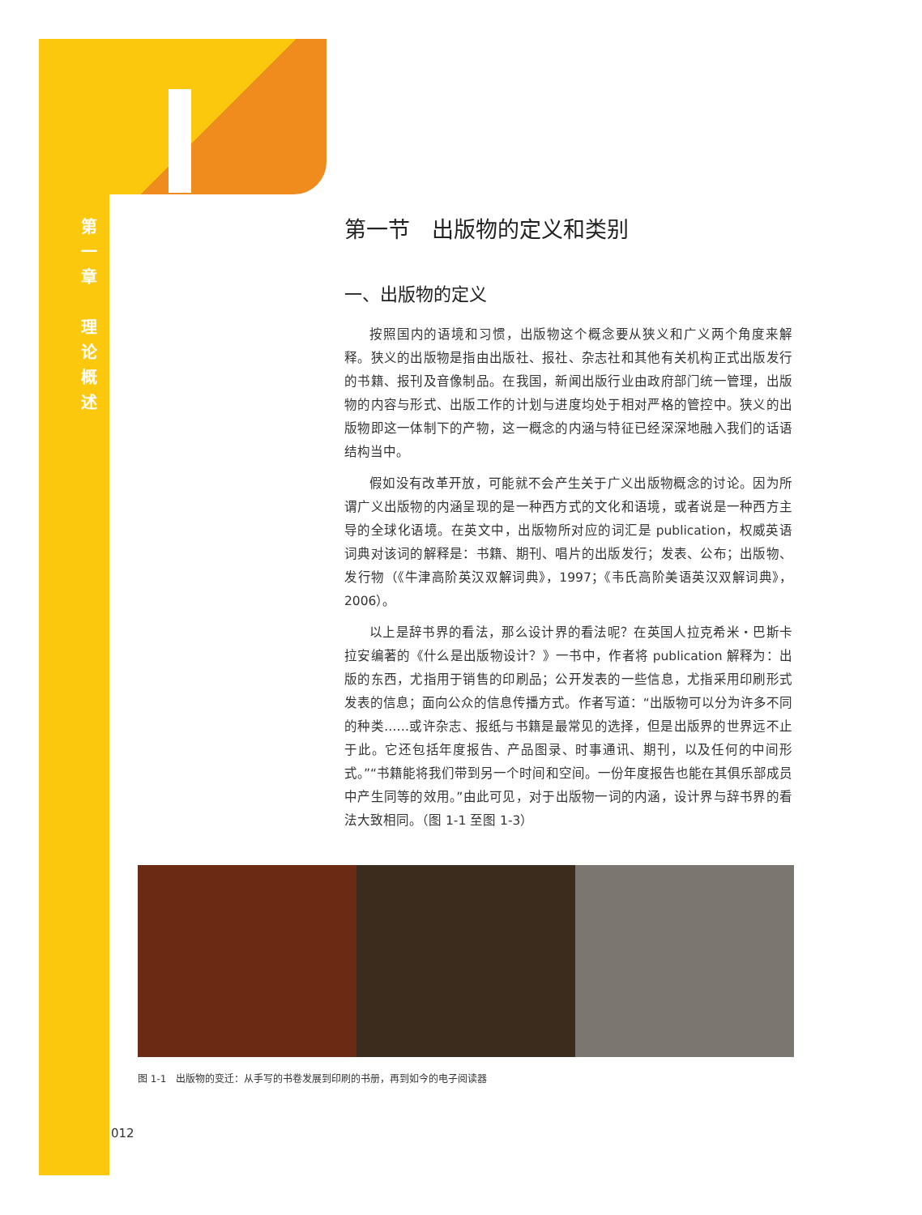第
一
章
理
论
概
述
第一节　出版物的定义和类别
一、出版物的定义
按照国内的语境和习惯，出版物这个概念要从狭义和广义两个角度来解释。狭义的出版物是指由出版社、报社、杂志社和其他有关机构正式出版发行的书籍、报刊及音像制品。在我国，新闻出版行业由政府部门统一管理，出版物的内容与形式、出版工作的计划与进度均处于相对严格的管控中。狭义的出版物即这一体制下的产物，这一概念的内涵与特征已经深深地融入我们的话语结构当中。
假如没有改革开放，可能就不会产生关于广义出版物概念的讨论。因为所谓广义出版物的内涵呈现的是一种西方式的文化和语境，或者说是一种西方主导的全球化语境。在英文中，出版物所对应的词汇是 publication，权威英语词典对该词的解释是：书籍、期刊、唱片的出版发行；发表、公布；出版物、发行物（《牛津高阶英汉双解词典》，1997；《韦氏高阶美语英汉双解词典》，2006）。
以上是辞书界的看法，那么设计界的看法呢？在英国人拉克希米・巴斯卡拉安编著的《什么是出版物设计？》一书中，作者将 publication 解释为：出版的东西，尤指用于销售的印刷品；公开发表的一些信息，尤指采用印刷形式发表的信息；面向公众的信息传播方式。作者写道：“出版物可以分为许多不同的种类……或许杂志、报纸与书籍是最常见的选择，但是出版界的世界远不止于此。它还包括年度报告、产品图录、时事通讯、期刊，以及任何的中间形式。”“书籍能将我们带到另一个时间和空间。一份年度报告也能在其俱乐部成员中产生同等的效用。”由此可见，对于出版物一词的内涵，设计界与辞书界的看法大致相同。（图 1-1 至图 1-3）
图 1-1　出版物的变迁：从手写的书卷发展到印刷的书册，再到如今的电子阅读器
012